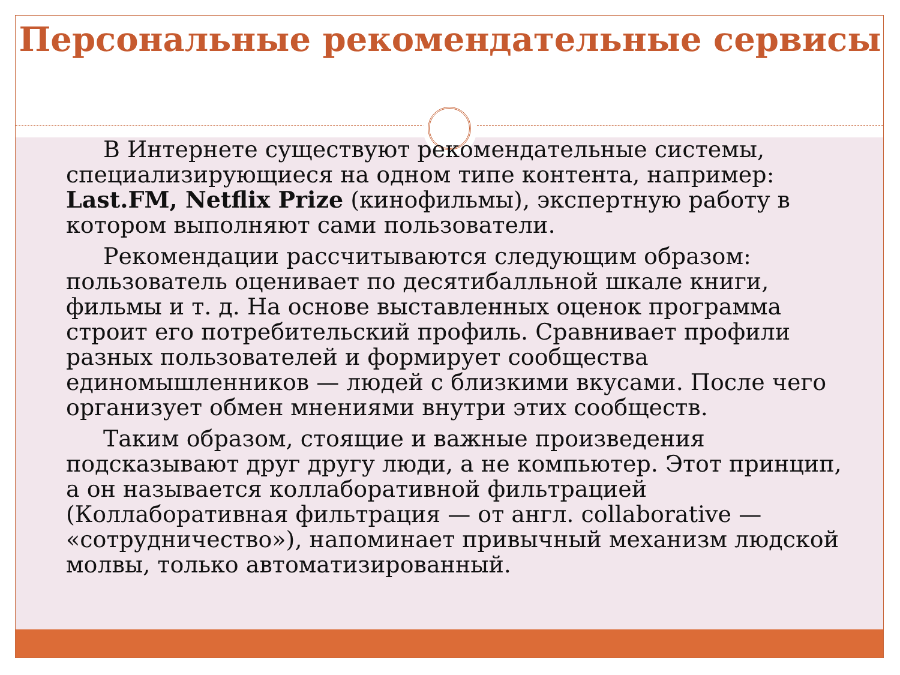Персональные рекомендательные сервисы
В Интернете существуют рекомендательные системы, специализирующиеся на одном типе контента, например: Last.FM, Netflix Prize (кинофильмы), экспертную работу в котором выполняют сами пользователи.
Рекомендации рассчитываются следующим образом: пользователь оценивает по десятибалльной шкале книги, фильмы и т. д. На основе выставленных оценок программа строит его потребительский профиль. Сравнивает профили разных пользователей и формирует сообщества единомышленников — людей с близкими вкусами. После чего организует обмен мнениями внутри этих сообществ.
Таким образом, стоящие и важные произведения подсказывают друг другу люди, а не компьютер. Этот принцип, а он называется коллаборативной фильтрацией (Коллаборативная фильтрация — от англ. collaborative — «сотрудничество»), напоминает привычный механизм людской молвы, только автоматизированный.